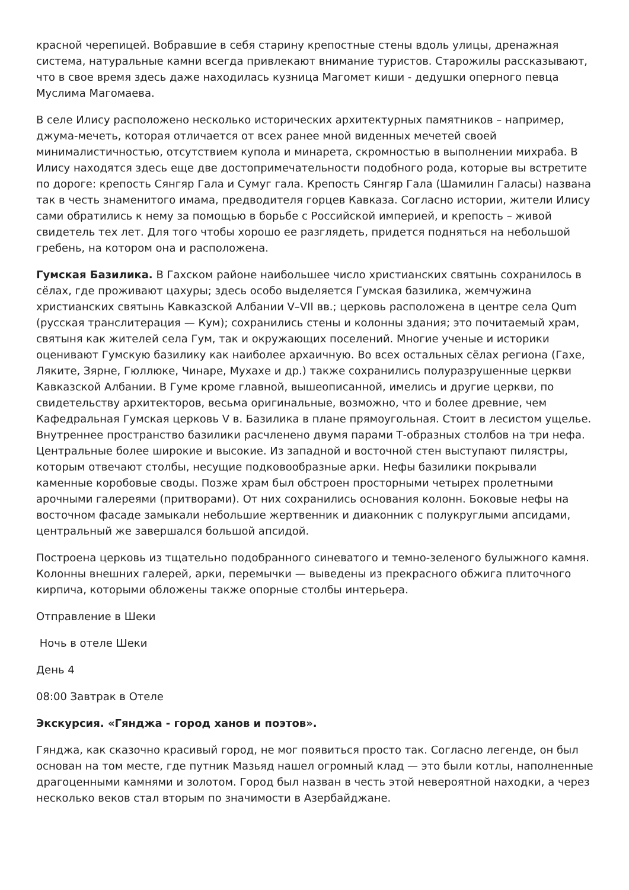красной черепицей. Вобравшие в себя старину крепостные стены вдоль улицы, дренажная система, натуральные камни всегда привлекают внимание туристов. Старожилы рассказывают, что в свое время здесь даже находилась кузница Магомет киши - дедушки оперного певца Муслима Магомаева.
В селе Илису расположено несколько исторических архитектурных памятников – например, джума-мечеть, которая отличается от всех ранее мной виденных мечетей своей минималистичностью, отсутствием купола и минарета, скромностью в выполнении михраба. В Илису находятся здесь еще две достопримечательности подобного рода, которые вы встретите по дороге: крепость Сянгяр Гала и Сумуг гала. Крепость Сянгяр Гала (Шамилин Галасы) названа так в честь знаменитого имама, предводителя горцев Кавказа. Согласно истории, жители Илису сами обратились к нему за помощью в борьбе с Российской империей, и крепость – живой свидетель тех лет. Для того чтобы хорошо ее разглядеть, придется подняться на небольшой гребень, на котором она и расположена.
Гумская Базилика. В Гахском районе наибольшее число христианских святынь сохранилось в сёлах, где проживают цахуры; здесь особо выделяется Гумская базилика, жемчужина христианских святынь Кавказской Албании V–VII вв.; церковь расположена в центре села Qum (русская транслитерация — Кум); сохранились стены и колонны здания; это почитаемый храм, святыня как жителей села Гум, так и окружающих поселений. Многие ученые и историки оценивают Гумскую базилику как наиболее архаичную. Во всех остальных сёлах региона (Гахе, Лякитe, Зярне, Гюллюке, Чинаре, Мухахе и др.) также сохранились полуразрушенные церкви Кавказской Албании. В Гуме кроме главной, вышеописанной, имелись и другие церкви, по свидетельству архитекторов, весьма оригинальные, возможно, что и более древние, чем Кафедральная Гумская церковь V в. Базилика в плане прямоугольная. Стоит в лесистом ущелье. Внутреннее пространство базилики расчленено двумя парами Т-образных столбов на три нефа. Центральные более широкие и высокие. Из западной и восточной стен выступают пилястры, которым отвечают столбы, несущие подковообразные арки. Нефы базилики покрывали каменные коробовые своды. Позже храм был обстроен просторными четырех пролетными арочными галереями (притворами). От них сохранились основания колонн. Боковые нефы на восточном фасаде замыкали небольшие жертвенник и диаконник с полукруглыми апсидами, центральный же завершался большой апсидой.
Построена церковь из тщательно подобранного синеватого и темно-зеленого булыжного камня. Колонны внешних галерей, арки, перемычки — выведены из прекрасного обжига плиточного кирпича, которыми обложены также опорные столбы интерьера.
Отправление в Шеки
Ночь в отеле Шеки
День 4
08:00 Завтрак в Отеле
Экскурсия. «Гянджа - город ханов и поэтов».
Гянджа, как сказочно красивый город, не мог появиться просто так. Согласно легенде, он был основан на том месте, где путник Мазьяд нашел огромный клад — это были котлы, наполненные драгоценными камнями и золотом. Город был назван в честь этой невероятной находки, а через несколько веков стал вторым по значимости в Азербайджане.